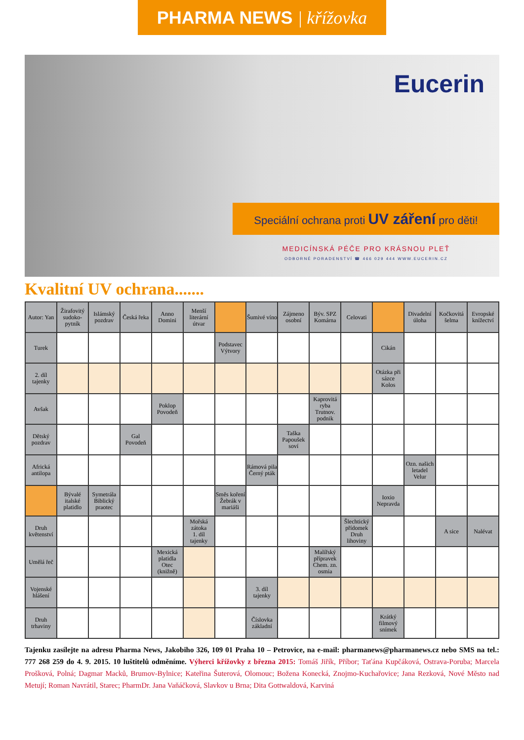PHARMA NEWS | křížovka
Eucerin
Speciální ochrana proti UV záření pro děti!
MEDICÍNSKÁ PÉČE PRO KRÁSNOU PLEŤ
ODBORNÉ PORADENSTVÍ ☎ 466 029 444 WWW.EUCERIN.CZ
Kvalitní UV ochrana.......
| Autor: Yan | Žirafovitý sudoko-pytník | Islámský pozdrav | Česká řeka | Anno Domini | Menší literární útvar | | Šumivé víno | Zájmeno osobní | Býv. SPZ Komárna | Celovati | | Divadelní úloha | Kočkovitá šelma | Evropské knížectví |
| Turek | | | | | | Podstavec Výtvory | | | | | Cikán | | | |
| 2. díl tajenky | | | | | | | | | | | Otázka při sázce Kolos | | | |
| Avšak | | | | Poklop Povodeň | | | | | Kaprovitá ryba Trutnov. podnik | | | | | |
| Dětský pozdrav | | | Gal Povodeň | | | | | Taška Papoušek soví | | | | | | |
| Africká antilopa | | | | | | | Rámová pila Černý pták | | | | | Ozn. našich letadel Velur | | |
| | Bývalé italské platidlo | Symetrála Biblický praotec | | | | Směs koření Žebrák v mariáši | | | | | Ioxio Nepravda | | | |
| Druh květenství | | | | | Mořská zátoka 1. díl tajenky | | | | | Šlechtický přídomek Druh lihoviny | | | A sice | Nalévat |
| Umělá řeč | | | | Mexická platidla Otec (knižně) | | | | | Malířský přípravek Chem. zn. osmia | | | | | |
| Vojenské hlášení | | | | | | | 3. díl tajenky | | | | | | | |
| Druh trhaviny | | | | | | | Číslovka základní | | | | Krátký filmový snímek | | | |
Tajenku zasílejte na adresu Pharma News, Jakobiho 326, 109 01 Praha 10 – Petrovice, na e-mail: pharmanews@pharmanews.cz nebo SMS na tel.: 777 268 259 do 4. 9. 2015. 10 luštitelů odměníme. Výherci křížovky z března 2015: Tomáš Jiřík, Příbor; Taťána Kupčáková, Ostrava-Poruba; Marcela Prošková, Polná; Dagmar Macků, Brumov-Bylnice; Kateřina Šuterová, Olomouc; Božena Konecká, Znojmo-Kuchařovice; Jana Rezková, Nové Město nad Metují; Roman Navrátil, Starec; PharmDr. Jana Vaňáčková, Slavkov u Brna; Dita Gottwaldová, Karviná